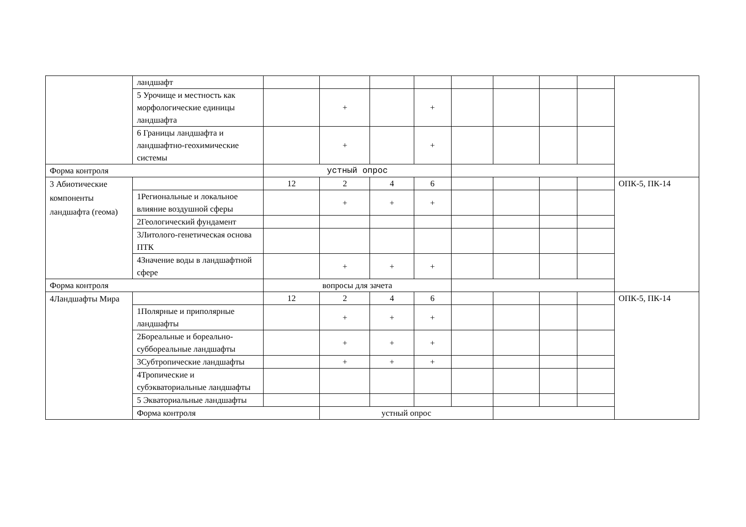| | ландшафт | | | | | | | | | |
| | 5 Урочище и местность как морфологические единицы ландшафта | | + | | + | | | | | |
| | 6 Границы ландшафта и ландшафтно-геохимические системы | | + | | + | | | | | |
| Форма контроля | | устный опрос | | | | | | | | |
| 3 Абиотические компоненты ландшафта (геома) | | 12 | 2 | 4 | 6 | | | | | ОПК-5, ПК-14 |
| | 1Региональные и локальное влияние воздушной сферы | | + | + | + | | | | | |
| | 2Геологический фундамент | | | | | | | | | |
| | 3Литолого-генетическая основа ПТК | | | | | | | | | |
| | 4Значение воды в ландшафтной сфере | | + | + | + | | | | | |
| Форма контроля | | вопросы для зачета | | | | | | | | |
| 4Ландшафты Мира | | 12 | 2 | 4 | 6 | | | | | ОПК-5, ПК-14 |
| | 1Полярные и приполярные ландшафты | | + | + | + | | | | | |
| | 2Бореальные и бореально-суббореальные ландшафты | | + | + | + | | | | | |
| | 3Субтропические ландшафты | | + | + | + | | | | | |
| | 4Тропические и субэкваториальные ландшафты | | | | | | | | | |
| | 5 Экваториальные ландшафты | | | | | | | | | |
| | Форма контроля | | устный опрос | | | | | | | |